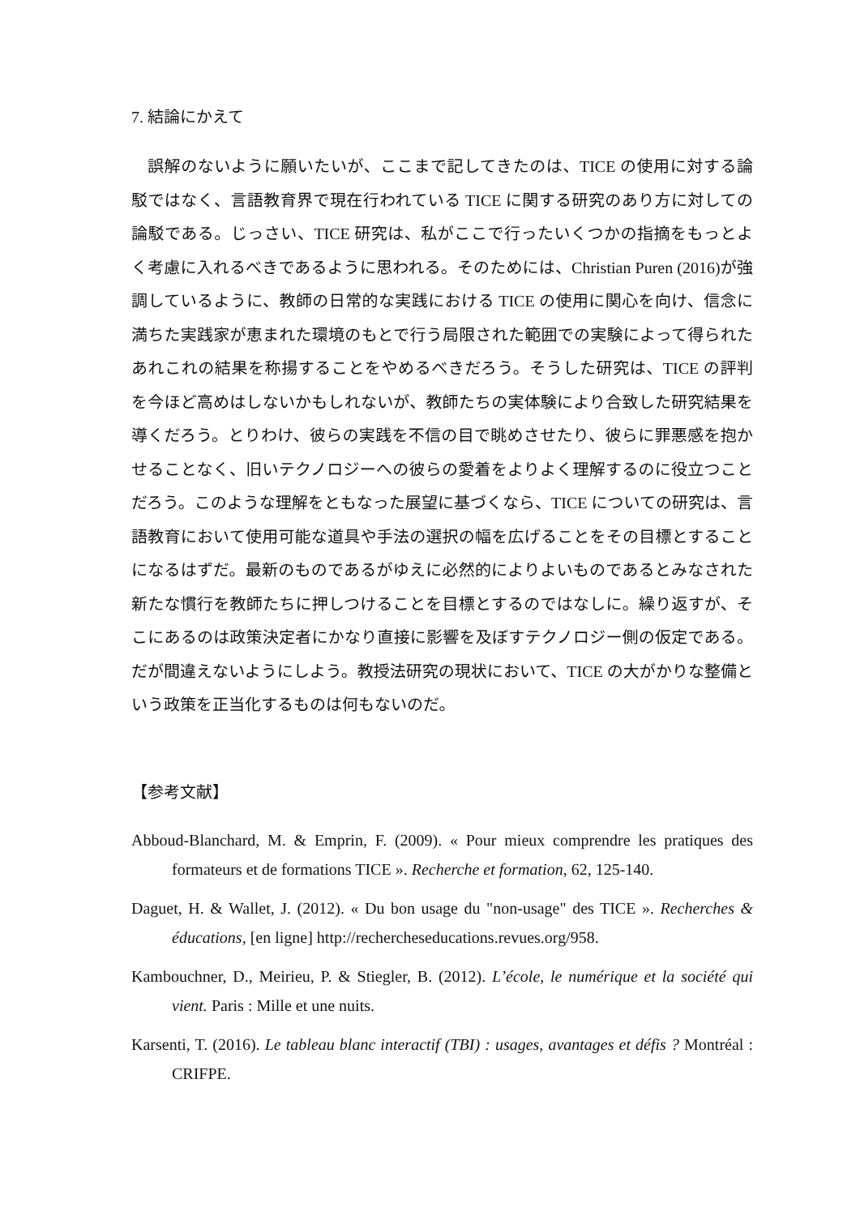7. 結論にかえて
誤解のないように願いたいが、ここまで記してきたのは、TICE の使用に対する論駁ではなく、言語教育界で現在行われている TICE に関する研究のあり方に対しての論駁である。じっさい、TICE 研究は、私がここで行ったいくつかの指摘をもっとよく考慮に入れるべきであるように思われる。そのためには、Christian Puren (2016)が強調しているように、教師の日常的な実践における TICE の使用に関心を向け、信念に満ちた実践家が恵まれた環境のもとで行う局限された範囲での実験によって得られたあれこれの結果を称揚することをやめるべきだろう。そうした研究は、TICE の評判を今ほど高めはしないかもしれないが、教師たちの実体験により合致した研究結果を導くだろう。とりわけ、彼らの実践を不信の目で眺めさせたり、彼らに罪悪感を抱かせることなく、旧いテクノロジーへの彼らの愛着をよりよく理解するのに役立つことだろう。このような理解をともなった展望に基づくなら、TICE についての研究は、言語教育において使用可能な道具や手法の選択の幅を広げることをその目標とすることになるはずだ。最新のものであるがゆえに必然的によりよいものであるとみなされた新たな慣行を教師たちに押しつけることを目標とするのではなしに。繰り返すが、そこにあるのは政策決定者にかなり直接に影響を及ぼすテクノロジー側の仮定である。だが間違えないようにしよう。教授法研究の現状において、TICE の大がかりな整備という政策を正当化するものは何もないのだ。
【参考文献】
Abboud-Blanchard, M. & Emprin, F. (2009). « Pour mieux comprendre les pratiques des formateurs et de formations TICE ». Recherche et formation, 62, 125-140.
Daguet, H. & Wallet, J. (2012). « Du bon usage du "non-usage" des TICE ». Recherches & éducations, [en ligne] http://rechercheseducations.revues.org/958.
Kambouchner, D., Meirieu, P. & Stiegler, B. (2012). L’école, le numérique et la société qui vient. Paris : Mille et une nuits.
Karsenti, T. (2016). Le tableau blanc interactif (TBI) : usages, avantages et défis ? Montréal : CRIFPE.